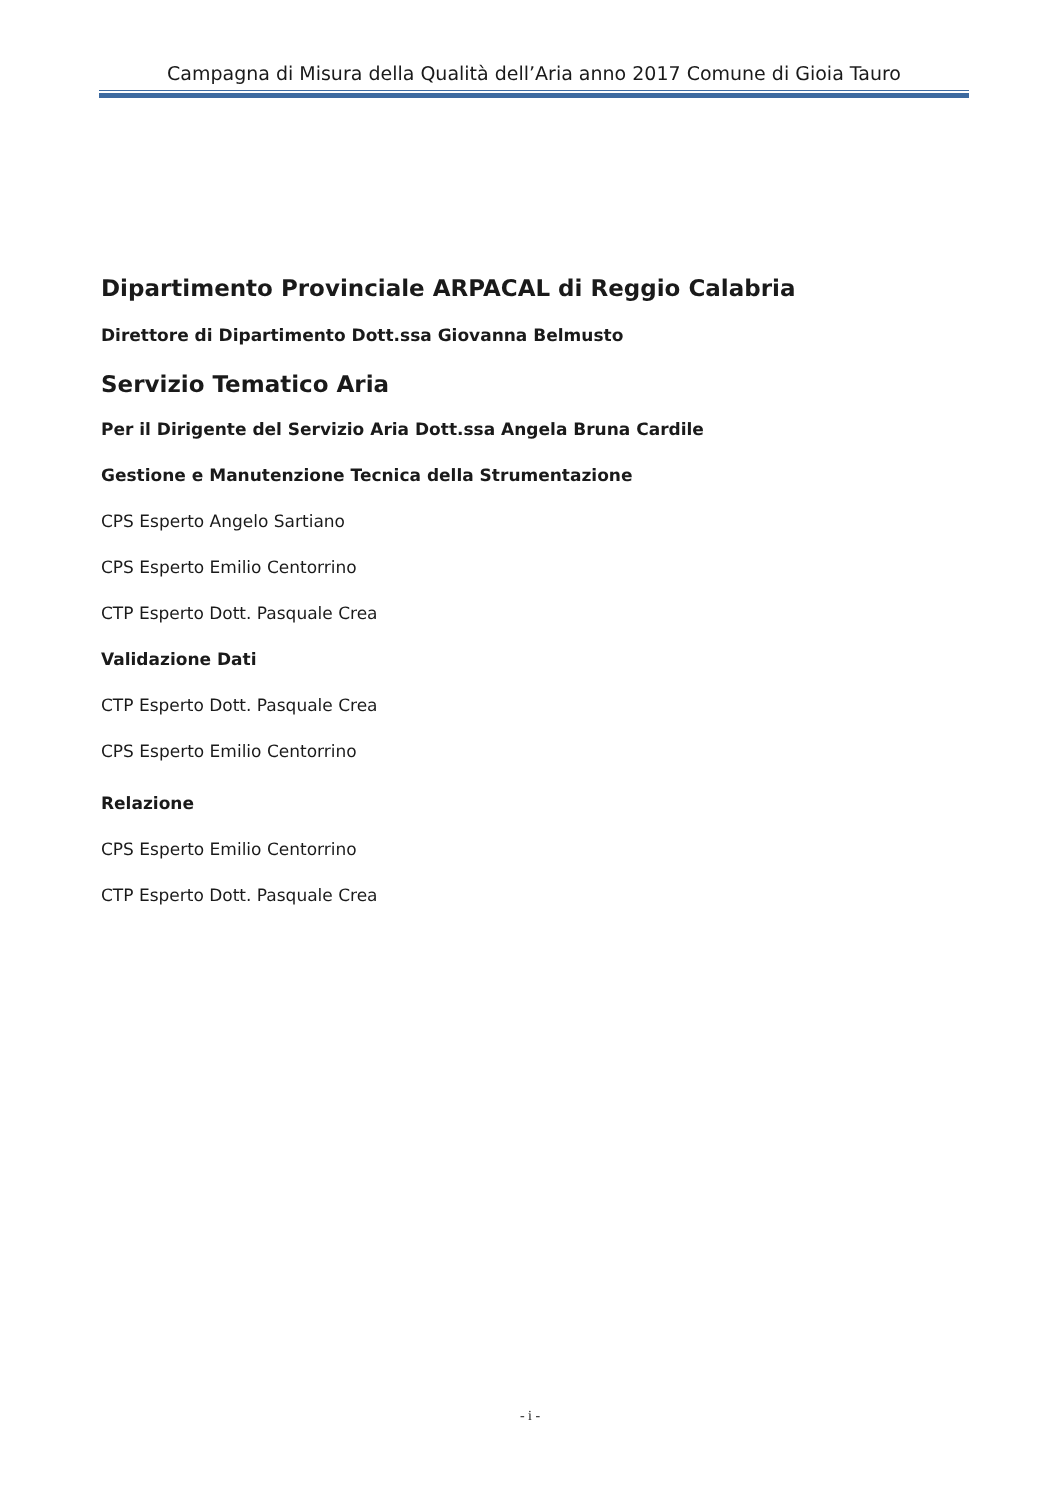Campagna di Misura della Qualità dell’Aria anno 2017 Comune di Gioia Tauro
Dipartimento Provinciale ARPACAL di Reggio Calabria
Direttore di Dipartimento Dott.ssa Giovanna Belmusto
Servizio Tematico Aria
Per il Dirigente del Servizio Aria Dott.ssa Angela Bruna Cardile
Gestione e Manutenzione Tecnica della Strumentazione
CPS Esperto Angelo Sartiano
CPS Esperto Emilio Centorrino
CTP Esperto Dott. Pasquale Crea
Validazione Dati
CTP Esperto Dott. Pasquale Crea
CPS Esperto Emilio Centorrino
Relazione
CPS Esperto Emilio Centorrino
CTP Esperto Dott. Pasquale Crea
- i -